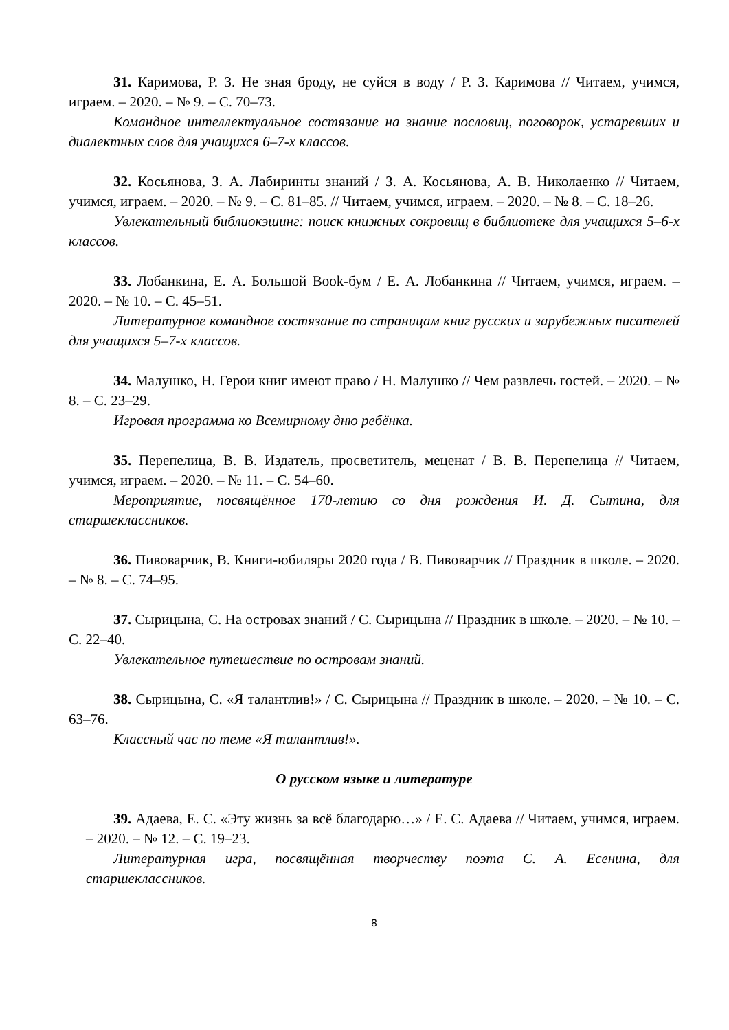31. Каримова, Р. З. Не зная броду, не суйся в воду / Р. З. Каримова // Читаем, учимся, играем. – 2020. – № 9. – С. 70–73.
Командное интеллектуальное состязание на знание пословиц, поговорок, устаревших и диалектных слов для учащихся 6–7-х классов.
32. Косьянова, З. А. Лабиринты знаний / З. А. Косьянова, А. В. Николаенко // Читаем, учимся, играем. – 2020. – № 9. – С. 81–85. // Читаем, учимся, играем. – 2020. – № 8. – С. 18–26.
Увлекательный библиокэшинг: поиск книжных сокровищ в библиотеке для учащихся 5–6-х классов.
33. Лобанкина, Е. А. Большой Book-бум / Е. А. Лобанкина // Читаем, учимся, играем. – 2020. – № 10. – С. 45–51.
Литературное командное состязание по страницам книг русских и зарубежных писателей для учащихся 5–7-х классов.
34. Малушко, Н. Герои книг имеют право / Н. Малушко // Чем развлечь гостей. – 2020. – № 8. – С. 23–29.
Игровая программа ко Всемирному дню ребёнка.
35. Перепелица, В. В. Издатель, просветитель, меценат / В. В. Перепелица // Читаем, учимся, играем. – 2020. – № 11. – С. 54–60.
Мероприятие, посвящённое 170-летию со дня рождения И. Д. Сытина, для старшеклассников.
36. Пивоварчик, В. Книги-юбиляры 2020 года / В. Пивоварчик // Праздник в школе. – 2020. – № 8. – С. 74–95.
37. Сырицына, С. На островах знаний / С. Сырицына // Праздник в школе. – 2020. – № 10. – С. 22–40.
Увлекательное путешествие по островам знаний.
38. Сырицына, С. «Я талантлив!» / С. Сырицына // Праздник в школе. – 2020. – № 10. – С. 63–76.
Классный час по теме «Я талантлив!».
О русском языке и литературе
39. Адаева, Е. С. «Эту жизнь за всё благодарю…» / Е. С. Адаева // Читаем, учимся, играем. – 2020. – № 12. – С. 19–23.
Литературная игра, посвящённая творчеству поэта С. А. Есенина, для старшеклассников.
8